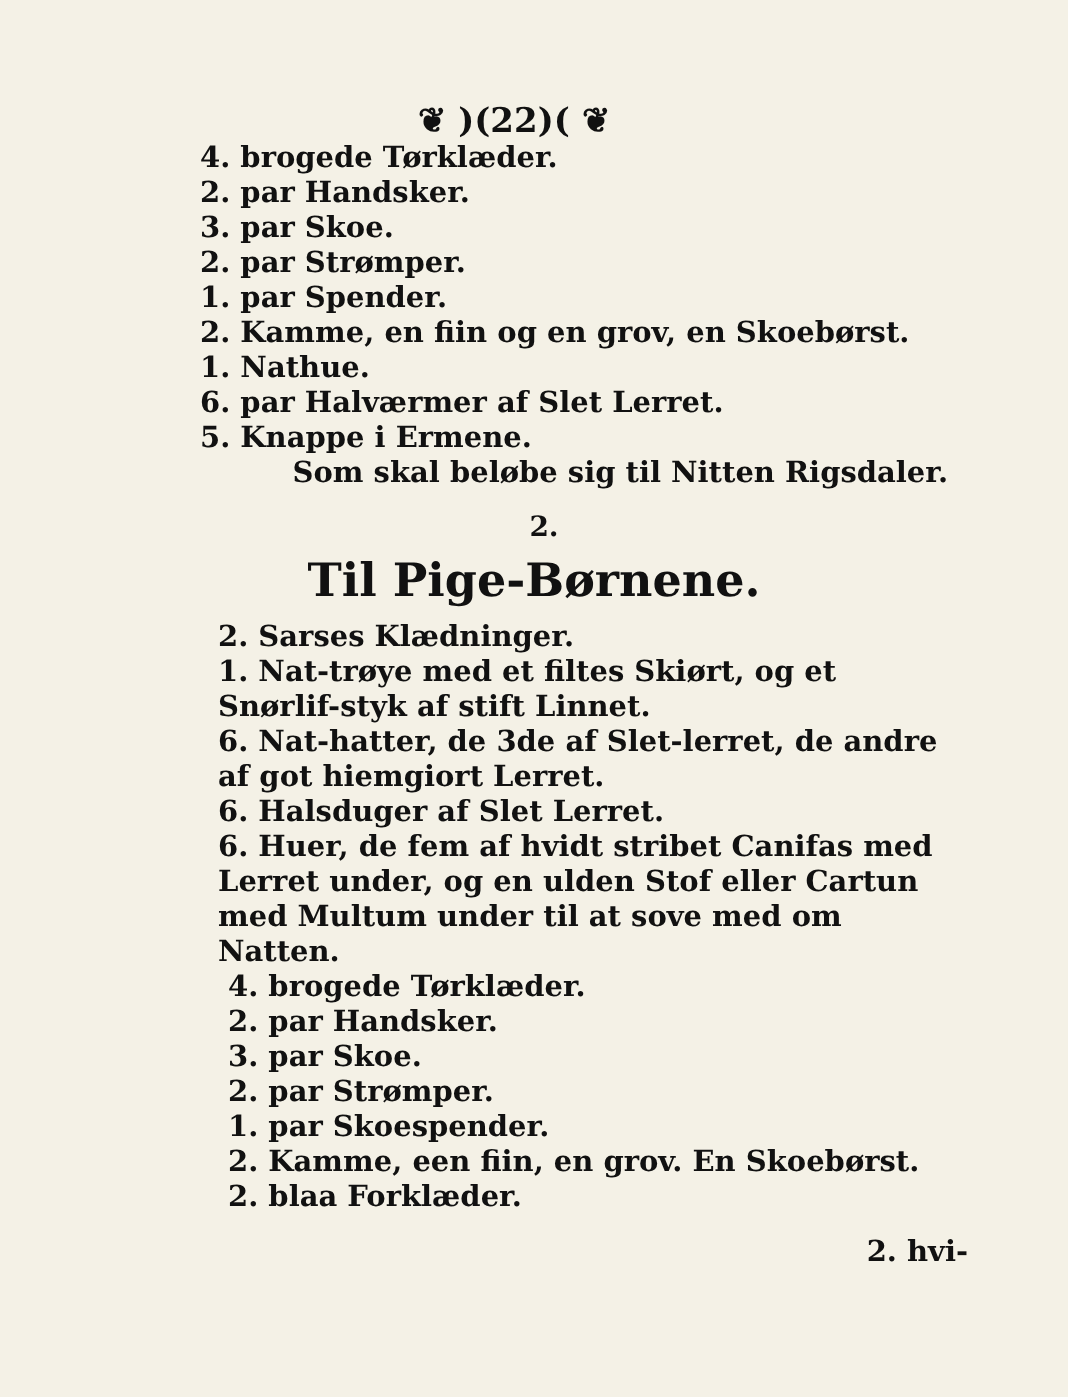❦ )(22)( ❦
4. brogede Tørklæder.
2. par Handsker.
3. par Skoe.
2. par Strømper.
1. par Spender.
2. Kamme, en fiin og en grov, en Skoebørst.
1. Nathue.
6. par Halværmer af Slet Lerret.
5. Knappe i Ermene.
Som skal beløbe sig til Nitten Rigsdaler.
2.
Til Pige-Børnene.
2. Sarses Klædninger.
1. Nat-trøye med et filtes Skiørt, og et Snørlif-styk af stift Linnet.
6. Nat-hatter, de 3de af Slet-lerret, de andre af got hiemgiort Lerret.
6. Halsduger af Slet Lerret.
6. Huer, de fem af hvidt stribet Canifas med Lerret under, og en ulden Stof eller Cartun med Multum under til at sove med om Natten.
4. brogede Tørklæder.
2. par Handsker.
3. par Skoe.
2. par Strømper.
1. par Skoespender.
2. Kamme, een fiin, en grov. En Skoebørst.
2. blaa Forklæder.
2. hvi-